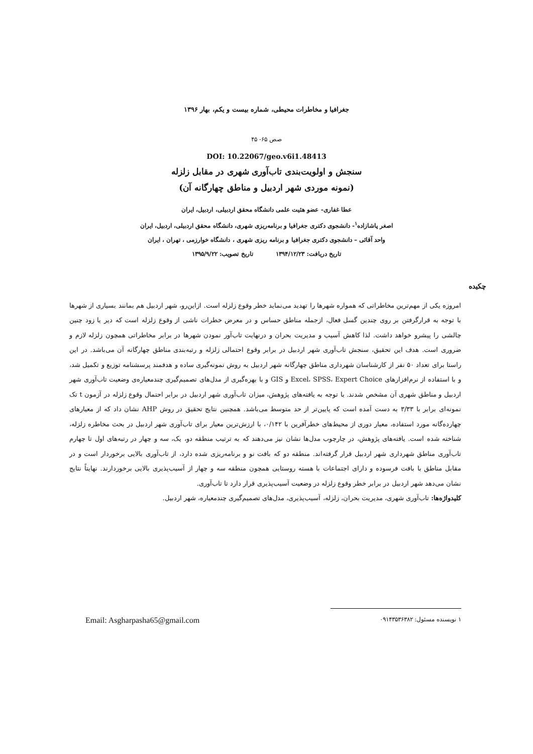جغرافیا و مخاطرات محیطی، شماره بیست و یکم، بهار ۱۳۹۶
صص ۶۵- ۴۵
DOI: 10.22067/geo.v6i1.48413
سنجش و اولویت‌بندی تاب‌آوری شهری در مقابل زلزله
(نمونه موردی شهر اردبیل و مناطق چهارگانه آن)
عطا غفاری- عضو هئیت علمی دانشگاه محقق اردبیلی، اردبیل، ایران
اصغر پاشازاده<sup>۱</sup>- دانشجوی دکتری جغرافیا و برنامه‌ریزی شهری، دانشگاه محقق اردبیلی، اردبیل، ایران
واحد آقائی – دانشجوی دکتری جغرافیا و برنامه ریزی شهری ، دانشگاه خوارزمی ، تهران ، ایران
تاریخ دریافت: ۱۳۹۴/۱۲/۲۳ تاریخ تصویب: ۱۳۹۵/۹/۲۲
چکیده
امروزه یکی از مهم‌ترین مخاطراتی که همواره شهرها را تهدید می‌نماید خطر وقوع زلزله است. ازاین‌رو، شهر اردبیل هم بمانند بسیاری از شهرها با توجه به قرارگرفتن بر روی چندین گسل فعال، ازجمله مناطق حساس و در معرض خطرات ناشی از وقوع زلزله است که دیر یا زود چنین چالشی را پیشرو خواهد داشت. لذا کاهش آسیب و مدیریت بحران و درنهایت تاب‌آور نمودن شهرها در برابر مخاطراتی همچون زلزله لازم و ضروری است. هدف این تحقیق، سنجش تاب‌آوری شهر اردبیل در برابر وقوع احتمالی زلزله و رتبه‌بندی مناطق چهارگانه آن می‌باشد. در این راستا برای تعداد ۵۰ نفر از کارشناسان شهرداری مناطق چهارگانه شهر اردبیل به روش نمونه‌گیری ساده و هدفمند پرسشنامه توزیع و تکمیل شد، و با استفاده از نرم‌افزارهای Excel، SPSS، Expert Choice و GIS و با بهره‌گیری از مدل‌های تصمیم‌گیری چندمعیاره‌ی وضعیت تاب‌آوری شهر اردبیل و مناطق شهری آن مشخص شدند. با توجه به یافته‌های پژوهش، میزان تاب‌آوری شهر اردبیل در برابر احتمال وقوع زلزله در آزمون t تک نمونه‌ای برابر با ۳/۳۳ به دست آمده است که پایین‌تر از حد متوسط می‌باشد. همچنین نتایج تحقیق در روش AHP نشان داد که از معیارهای چهارده‌گانه مورد استفاده، معیار دوری از محیط‌های خطرآفرین با ۰/۱۴۲، با ارزش‌ترین معیار برای تاب‌آوری شهر اردبیل در بحث مخاطره زلزله، شناخته شده است. یافته‌های پژوهش، در چارچوب مدل‌ها نشان نیز می‌دهند که به ترتیب منطقه دو، یک، سه و چهار در رتبه‌های اول تا چهارم تاب‌آوری مناطق شهرداری شهر اردبیل قرار گرفته‌اند. منطقه دو که بافت نو و برنامه‌ریزی شده دارد، از تاب‌آوری بالایی برخوردار است و در مقابل مناطق با بافت فرسوده و دارای اجتماعات با هسته روستایی همچون منطقه سه و چهار از آسیب‌پذیری بالایی برخوردارند. نهایتاً نتایج نشان می‌دهد شهر اردبیل در برابر خطر وقوع زلزله در وضعیت آسیب‌پذیری قرار دارد تا تاب‌آوری.
کلیدواژه‌ها: تاب‌آوری شهری، مدیریت بحران، زلزله، آسیب‌پذیری، مدل‌های تصمیم‌گیری چندمعیاره، شهر اردبیل.
۱ نویسنده مسئول: ۰۹۱۴۳۵۳۶۳۸۲ Email: Asgharpasha65@gmail.com